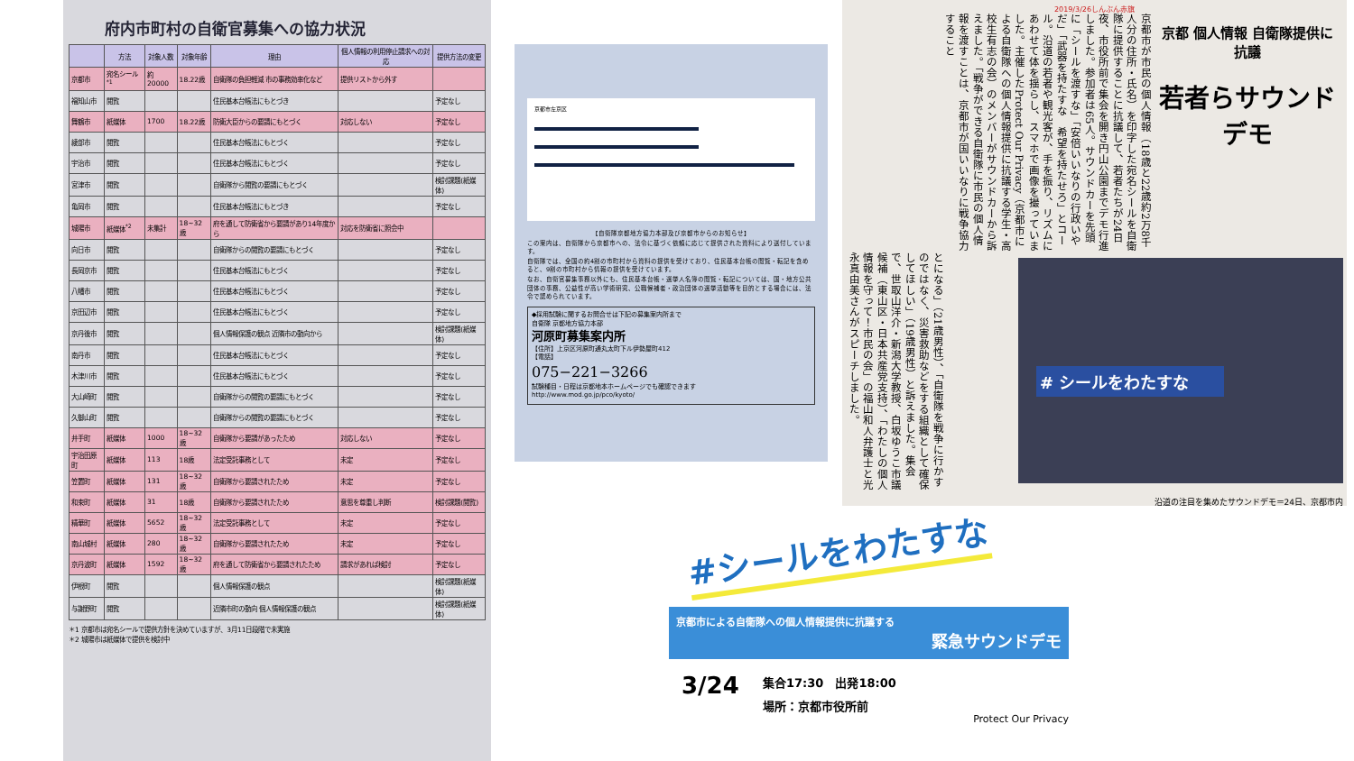府内市町村の自衛官募集への協力状況
| | 方法 | 対象人数 | 対象年齢 | 理由 | 個人情報の利用停止請求への対応 | 提供方法の変更 |
| --- | --- | --- | --- | --- | --- | --- |
| 京都市 | 宛名シール<sup>*1</sup> | 約20000 | 18.22歳 | 自衛隊の負担軽減 市の事務効率化など | 提供リストから外す | |
| 福知山市 | 閲覧 | | | 住民基本台帳法にもとづき | | 予定なし |
| 舞鶴市 | 紙媒体 | 1700 | 18.22歳 | 防衛大臣からの要請にもとづく | 対応しない | 予定なし |
| 綾部市 | 閲覧 | | | 住民基本台帳法にもとづく | | 予定なし |
| 宇治市 | 閲覧 | | | 住民基本台帳法にもとづく | | 予定なし |
| 宮津市 | 閲覧 | | | 自衛隊から閲覧の要請にもとづく | | 検討課題(紙媒体) |
| 亀岡市 | 閲覧 | | | 住民基本台帳法にもとづき | | 予定なし |
| 城陽市 | 紙媒体<sup>*2</sup> | 未集計 | 18~32歳 | 府を通して防衛省から要請があり14年度から | 対応を防衛省に照会中 | |
| 向日市 | 閲覧 | | | 自衛隊からの閲覧の要請にもとづく | | 予定なし |
| 長岡京市 | 閲覧 | | | 住民基本台帳法にもとづく | | 予定なし |
| 八幡市 | 閲覧 | | | 住民基本台帳法にもとづく | | 予定なし |
| 京田辺市 | 閲覧 | | | 住民基本台帳法にもとづく | | 予定なし |
| 京丹後市 | 閲覧 | | | 個人情報保護の観点 近隣市の動向から | | 検討課題(紙媒体) |
| 南丹市 | 閲覧 | | | 住民基本台帳法にもとづく | | 予定なし |
| 木津川市 | 閲覧 | | | 住民基本台帳法にもとづく | | 予定なし |
| 大山崎町 | 閲覧 | | | 自衛隊からの閲覧の要請にもとづく | | 予定なし |
| 久御山町 | 閲覧 | | | 自衛隊からの閲覧の要請にもとづく | | 予定なし |
| 井手町 | 紙媒体 | 1000 | 18~32歳 | 自衛隊から要請があったため | 対応しない | 予定なし |
| 宇治田原町 | 紙媒体 | 113 | 18歳 | 法定受託事務として | 未定 | 予定なし |
| 笠置町 | 紙媒体 | 131 | 18~32歳 | 自衛隊から要請されたため | 未定 | 予定なし |
| 和束町 | 紙媒体 | 31 | 18歳 | 自衛隊から要請されたため | 意思を尊重し判断 | 検討課題(閲覧) |
| 精華町 | 紙媒体 | 5652 | 18~32歳 | 法定受託事務として | 未定 | 予定なし |
| 南山城村 | 紙媒体 | 280 | 18~32歳 | 自衛隊から要請されたため | 未定 | 予定なし |
| 京丹波町 | 紙媒体 | 1592 | 18~32歳 | 府を通して防衛省から要請されたため | 請求があれば検討 | 予定なし |
| 伊根町 | 閲覧 | | | 個人情報保護の観点 | | 検討課題(紙媒体) |
| 与謝野町 | 閲覧 | | | 近隣市町の動向 個人情報保護の観点 | | 検討課題(紙媒体) |
＊1 京都市は宛名シールで提供方針を決めていますが、3月11日段階で未実施
＊2 城陽市は紙媒体で提供を検討中
京都市左京区
【自衛隊京都地方協力本部及び京都市からのお知らせ】
この案内は、自衛隊から京都市への、法令に基づく依頼に応じて提供された資料により送付しています。
自衛隊では、全国の約4割の市町村から資料の提供を受けており、住民基本台帳の閲覧・転記を含めると、9割の市町村から情報の提供を受けています。
なお、自衛官募集事務以外にも、住民基本台帳・選挙人名簿の閲覧・転記については、国・地方公共団体の事務、公益性が高い学術研究、公職候補者・政治団体の選挙活動等を目的とする場合には、法令で認められています。
◆採用試験に関するお問合せは下記の募集案内所まで
自衛隊 京都地方協力本部
河原町募集案内所
【住所】上京区河原町通丸太町下ル伊勢屋町412
【電話】
075−221−3266
試験種目・日程は京都地本ホームページでも確認できます
http://www.mod.go.jp/pco/kyoto/
2019/3/26しんぶん赤旗
京都 個人情報 自衛隊提供に抗議
若者らサウンドデモ
京都市が市民の個人情報（18歳と22歳約2万8千人分の住所・氏名）を印字した宛名シールを自衛隊に提供することに抗議して、若者たちが24日夜、市役所前で集会を開き円山公園までデモ行進しました。参加者は65人。サウンドカーを先頭に「シールを渡すな」「安倍いいなりの行政いやだ」「武器を持たすな　希望を持たせろ」とコール。沿道の若者や観光客が、手を振り、リズムにあわせて体を揺らし、スマホで画像を撮っていました。主催したProtect Our Privacy（京都市による自衛隊への個人情報提供に抗議する学生・高校生有志の会）のメンバーがサウンドカーから訴えました。「戦争ができる自衛隊に市民の個人情報を渡すことは、京都市が国いいなりに戦争協力すること
# シールをわたすな
とになる」（21歳男性）、「自衛隊を戦争に行かすのではなく、災害救助などをする組織として確保してほしい」（19歳男性）と訴えました。集会で、世取山洋介・新潟大学教授、白坂ゆうこ市議候補（東山区・日本共産党支持）、「わたしの個人情報を守って！市民の会」の福山和人弁護士と光永真由美さんがスピーチしました。
沿道の注目を集めたサウンドデモ＝24日、京都市内
#シールをわたすな
京都市による自衛隊への個人情報提供に抗議する
緊急サウンドデモ
3/24
集合17:30　出発18:00
場所：京都市役所前
Protect Our Privacy